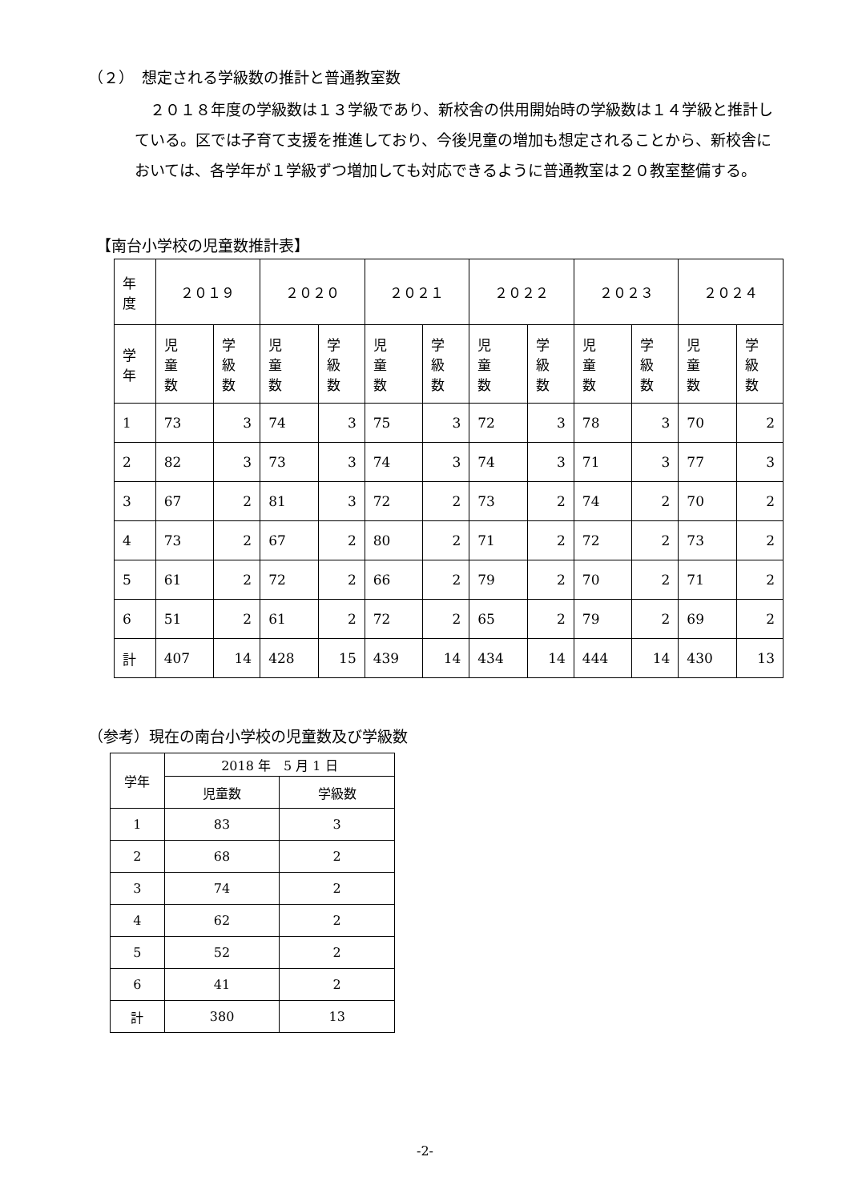（２）　想定される学級数の推計と普通教室数
　２０１８年度の学級数は１３学級であり、新校舎の供用開始時の学級数は１４学級と推計している。区では子育て支援を推進しており、今後児童の増加も想定されることから、新校舎においては、各学年が１学級ずつ増加しても対応できるように普通教室は２０教室整備する。
【南台小学校の児童数推計表】
| 年 度 | ２０１９ | | ２０２０ | | ２０２１ | | ２０２２ | | ２０２３ | | ２０２４ | |
| 学 年 | 児 童 数 | 学 級 数 | 児 童 数 | 学 級 数 | 児 童 数 | 学 級 数 | 児 童 数 | 学 級 数 | 児 童 数 | 学 級 数 | 児 童 数 | 学 級 数 |
| 1 | 73 | 3 | 74 | 3 | 75 | 3 | 72 | 3 | 78 | 3 | 70 | 2 |
| 2 | 82 | 3 | 73 | 3 | 74 | 3 | 74 | 3 | 71 | 3 | 77 | 3 |
| 3 | 67 | 2 | 81 | 3 | 72 | 2 | 73 | 2 | 74 | 2 | 70 | 2 |
| 4 | 73 | 2 | 67 | 2 | 80 | 2 | 71 | 2 | 72 | 2 | 73 | 2 |
| 5 | 61 | 2 | 72 | 2 | 66 | 2 | 79 | 2 | 70 | 2 | 71 | 2 |
| 6 | 51 | 2 | 61 | 2 | 72 | 2 | 65 | 2 | 79 | 2 | 69 | 2 |
| 計 | 407 | 14 | 428 | 15 | 439 | 14 | 434 | 14 | 444 | 14 | 430 | 13 |
（参考）現在の南台小学校の児童数及び学級数
| 学年 | 2018 年 5 月 1 日 | |
| | 児童数 | 学級数 |
| 1 | 83 | 3 |
| 2 | 68 | 2 |
| 3 | 74 | 2 |
| 4 | 62 | 2 |
| 5 | 52 | 2 |
| 6 | 41 | 2 |
| 計 | 380 | 13 |
-2-